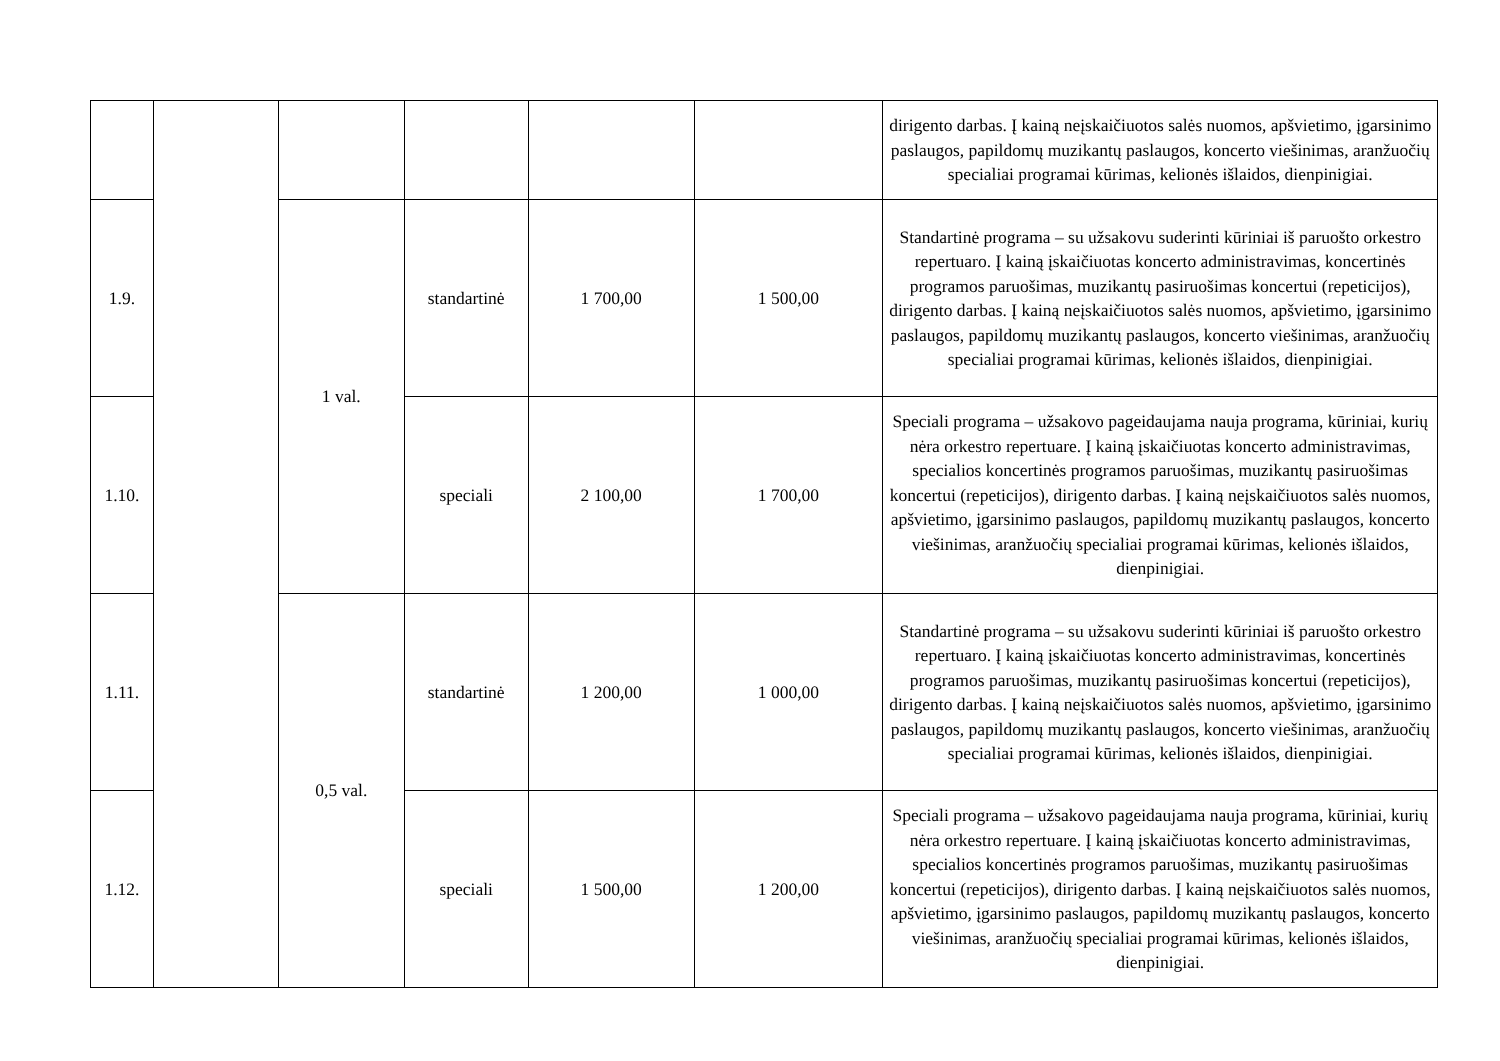| | | | | | | dirigento darbas. Į kainą neįskaičiuotos salės nuomos, apšvietimo, įgarsinimo paslaugos, papildomų muzikantų paslaugos, koncerto viešinimas, aranžuočių specialiai programai kūrimas, kelionės išlaidos, dienpinigiai. |
| 1.9. | | 1 val. | standartinė | 1 700,00 | 1 500,00 | Standartinė programa – su užsakovu suderinti kūriniai iš paruošto orkestro repertuaro. Į kainą įskaičiuotas koncerto administravimas, koncertinės programos paruošimas, muzikantų pasiruošimas koncertui (repeticijos), dirigento darbas. Į kainą neįskaičiuotos salės nuomos, apšvietimo, įgarsinimo paslaugos, papildomų muzikantų paslaugos, koncerto viešinimas, aranžuočių specialiai programai kūrimas, kelionės išlaidos, dienpinigiai. |
| 1.10. | | | speciali | 2 100,00 | 1 700,00 | Speciali programa – užsakovo pageidaujama nauja programa, kūriniai, kurių nėra orkestro repertuare. Į kainą įskaičiuotas koncerto administravimas, specialios koncertinės programos paruošimas, muzikantų pasiruošimas koncertui (repeticijos), dirigento darbas. Į kainą neįskaičiuotos salės nuomos, apšvietimo, įgarsinimo paslaugos, papildomų muzikantų paslaugos, koncerto viešinimas, aranžuočių specialiai programai kūrimas, kelionės išlaidos, dienpinigiai. |
| 1.11. | | 0,5 val. | standartinė | 1 200,00 | 1 000,00 | Standartinė programa – su užsakovu suderinti kūriniai iš paruošto orkestro repertuaro. Į kainą įskaičiuotas koncerto administravimas, koncertinės programos paruošimas, muzikantų pasiruošimas koncertui (repeticijos), dirigento darbas. Į kainą neįskaičiuotos salės nuomos, apšvietimo, įgarsinimo paslaugos, papildomų muzikantų paslaugos, koncerto viešinimas, aranžuočių specialiai programai kūrimas, kelionės išlaidos, dienpinigiai. |
| 1.12. | | | speciali | 1 500,00 | 1 200,00 | Speciali programa – užsakovo pageidaujama nauja programa, kūriniai, kurių nėra orkestro repertuare. Į kainą įskaičiuotas koncerto administravimas, specialios koncertinės programos paruošimas, muzikantų pasiruošimas koncertui (repeticijos), dirigento darbas. Į kainą neįskaičiuotos salės nuomos, apšvietimo, įgarsinimo paslaugos, papildomų muzikantų paslaugos, koncerto viešinimas, aranžuočių specialiai programai kūrimas, kelionės išlaidos, dienpinigiai. |